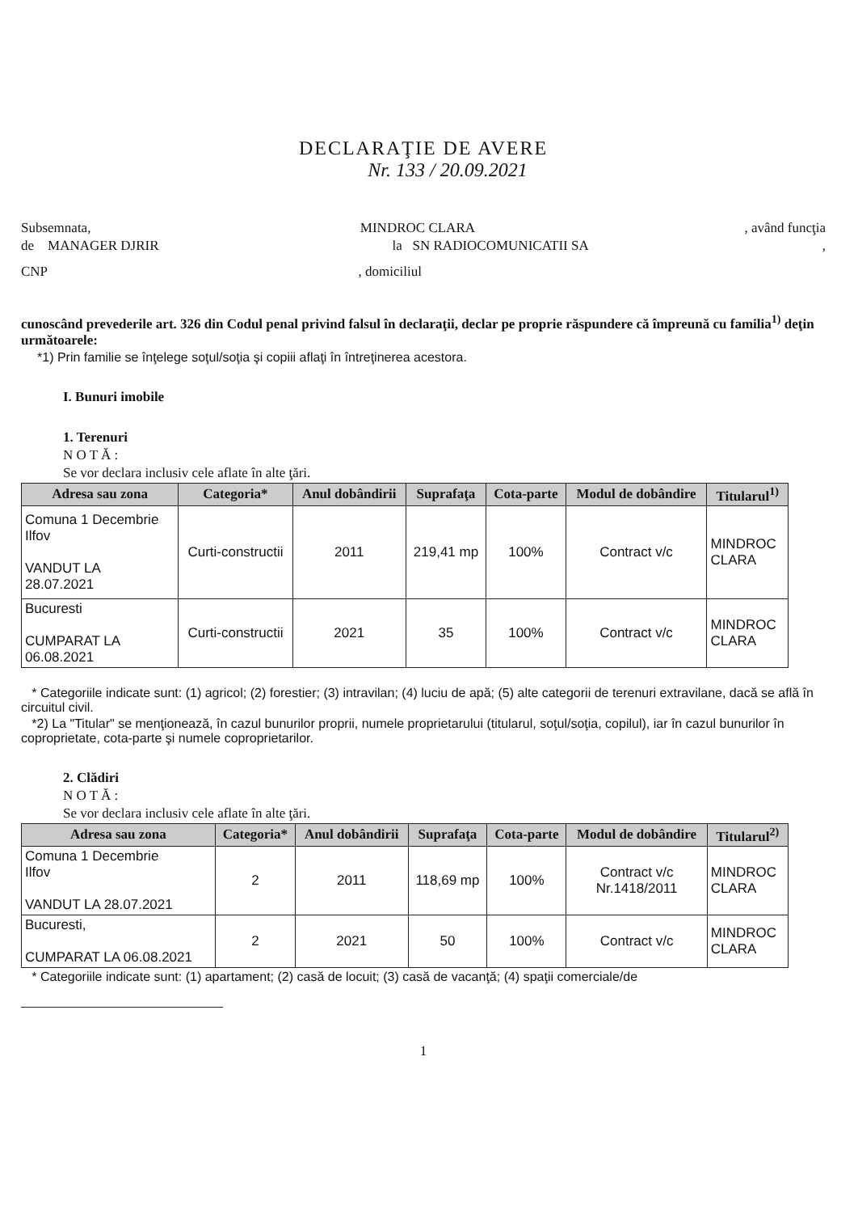DECLARAŢIE DE AVERE
Nr. 133 / 20.09.2021
Subsemnata, MINDROC CLARA, având funcţia
de MANAGER DJRIR la SN RADIOCOMUNICATII SA,
CNP, domiciliul
cunoscând prevederile art. 326 din Codul penal privind falsul în declaraţii, declar pe proprie răspundere că împreună cu familia<sup>1)</sup> deţin următoarele:
*1) Prin familie se înţelege soţul/soţia şi copiii aflaţi în întreţinerea acestora.
I. Bunuri imobile
1. Terenuri
N O T Ă :
Se vor declara inclusiv cele aflate în alte ţări.
| Adresa sau zona | Categoria* | Anul dobândirii | Suprafaţa | Cota-parte | Modul de dobândire | Titularul<sup>1)</sup> |
| --- | --- | --- | --- | --- | --- | --- |
| Comuna 1 Decembrie Ilfov VANDUT LA 28.07.2021 | Curti-constructii | 2011 | 219,41 mp | 100% | Contract v/c | MINDROC CLARA |
| Bucuresti CUMPARAT LA 06.08.2021 | Curti-constructii | 2021 | 35 | 100% | Contract v/c | MINDROC CLARA |
* Categoriile indicate sunt: (1) agricol; (2) forestier; (3) intravilan; (4) luciu de apă; (5) alte categorii de terenuri extravilane, dacă se află în circuitul civil.
*2) La "Titular" se menţionează, în cazul bunurilor proprii, numele proprietarului (titularul, soţul/soţia, copilul), iar în cazul bunurilor în coproprietate, cota-parte şi numele coproprietarilor.
2. Clădiri
N O T Ă :
Se vor declara inclusiv cele aflate în alte ţări.
| Adresa sau zona | Categoria* | Anul dobândirii | Suprafaţa | Cota-parte | Modul de dobândire | Titularul<sup>2)</sup> |
| --- | --- | --- | --- | --- | --- | --- |
| Comuna 1 Decembrie Ilfov VANDUT LA 28.07.2021 | 2 | 2011 | 118,69 mp | 100% | Contract v/c Nr.1418/2011 | MINDROC CLARA |
| Bucuresti, CUMPARAT LA 06.08.2021 | 2 | 2021 | 50 | 100% | Contract v/c | MINDROC CLARA |
* Categoriile indicate sunt: (1) apartament; (2) casă de locuit; (3) casă de vacanţă; (4) spaţii comerciale/de
1